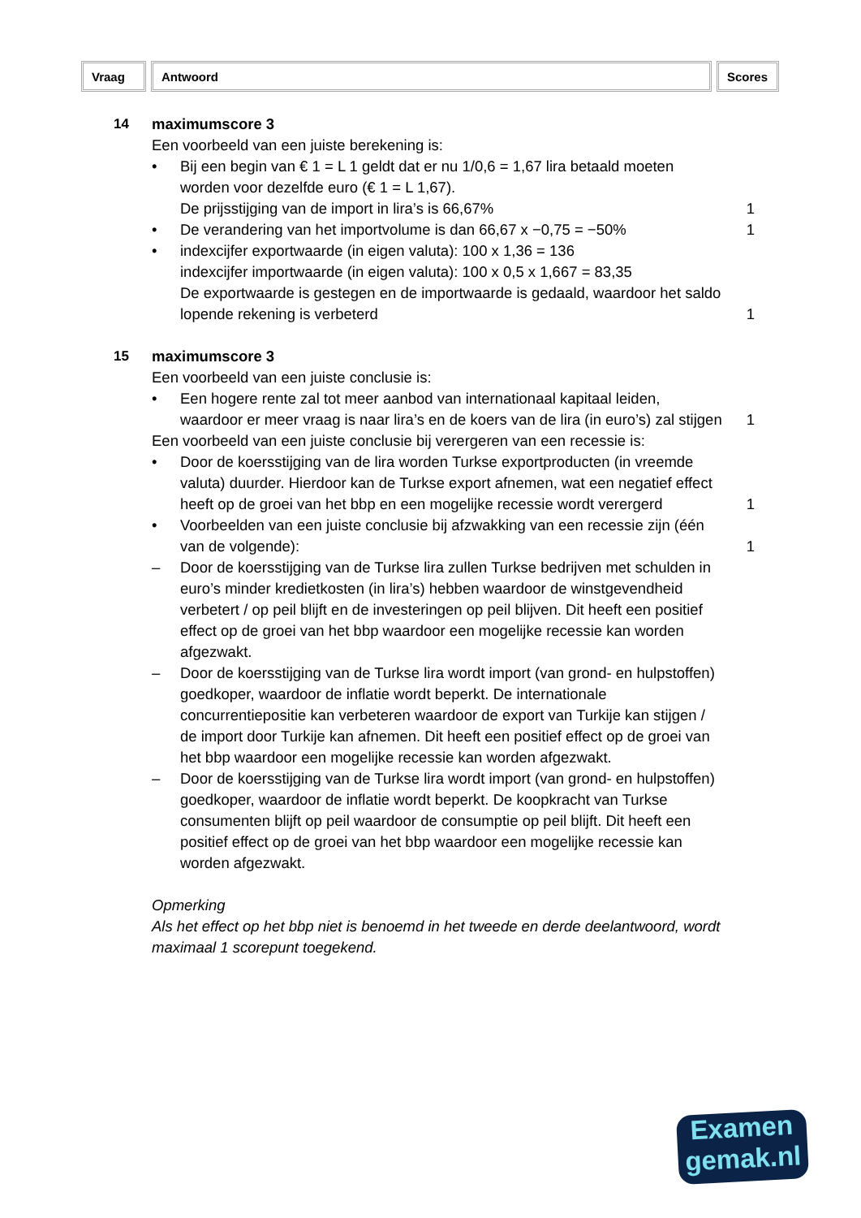Vraag Antwoord Scores
14 maximumscore 3
Een voorbeeld van een juiste berekening is:
• Bij een begin van € 1 = L 1 geldt dat er nu 1/0,6 = 1,67 lira betaald moeten worden voor dezelfde euro (€ 1 = L 1,67).
De prijsstijging van de import in lira’s is 66,67%
1
• De verandering van het importvolume is dan 66,67 x −0,75 = −50%
1
• indexcijfer exportwaarde (in eigen valuta): 100 x 1,36 = 136
indexcijfer importwaarde (in eigen valuta): 100 x 0,5 x 1,667 = 83,35
De exportwaarde is gestegen en de importwaarde is gedaald, waardoor het saldo lopende rekening is verbeterd
1
15 maximumscore 3
Een voorbeeld van een juiste conclusie is:
• Een hogere rente zal tot meer aanbod van internationaal kapitaal leiden, waardoor er meer vraag is naar lira’s en de koers van de lira (in euro’s) zal stijgen
1
Een voorbeeld van een juiste conclusie bij verergeren van een recessie is:
• Door de koersstijging van de lira worden Turkse exportproducten (in vreemde valuta) duurder. Hierdoor kan de Turkse export afnemen, wat een negatief effect heeft op de groei van het bbp en een mogelijke recessie wordt verergerd
1
• Voorbeelden van een juiste conclusie bij afzwakking van een recessie zijn (één van de volgende):
1
– Door de koersstijging van de Turkse lira zullen Turkse bedrijven met schulden in euro’s minder kredietkosten (in lira’s) hebben waardoor de winstgevendheid verbetert / op peil blijft en de investeringen op peil blijven. Dit heeft een positief effect op de groei van het bbp waardoor een mogelijke recessie kan worden afgezwakt.
– Door de koersstijging van de Turkse lira wordt import (van grond- en hulpstoffen) goedkoper, waardoor de inflatie wordt beperkt. De internationale concurrentiepositie kan verbeteren waardoor de export van Turkije kan stijgen / de import door Turkije kan afnemen. Dit heeft een positief effect op de groei van het bbp waardoor een mogelijke recessie kan worden afgezwakt.
– Door de koersstijging van de Turkse lira wordt import (van grond- en hulpstoffen) goedkoper, waardoor de inflatie wordt beperkt. De koopkracht van Turkse consumenten blijft op peil waardoor de consumptie op peil blijft. Dit heeft een positief effect op de groei van het bbp waardoor een mogelijke recessie kan worden afgezwakt.
Opmerking
Als het effect op het bbp niet is benoemd in het tweede en derde deelantwoord, wordt maximaal 1 scorepunt toegekend.
Examen
gemak.nl